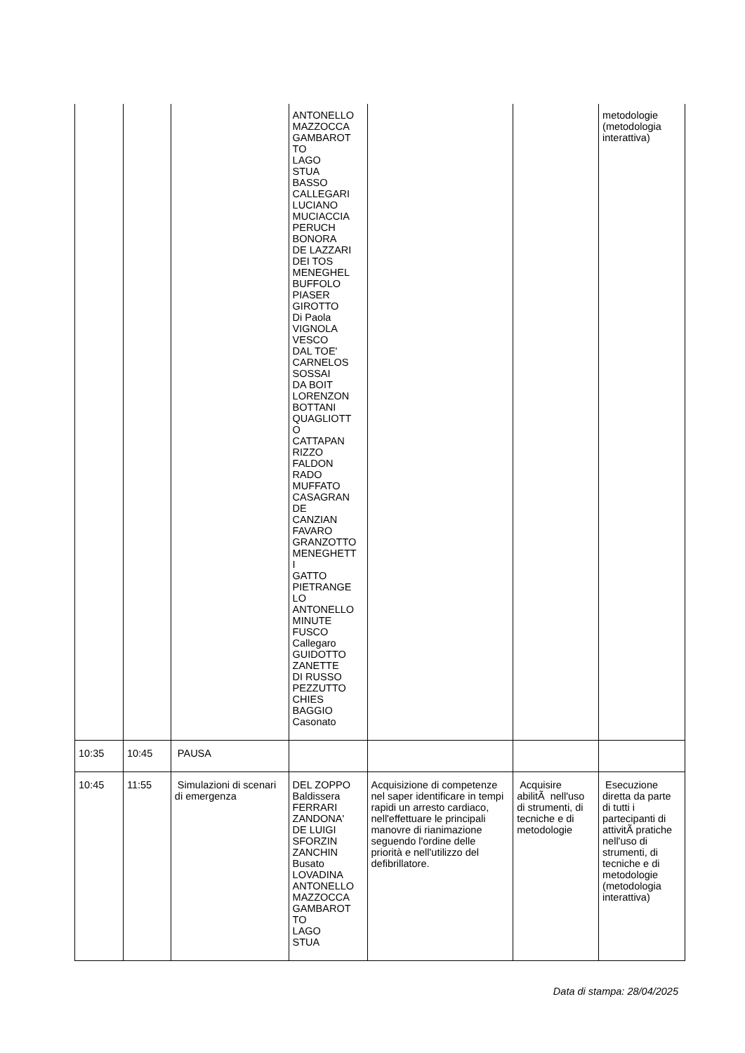| | | | ANTONELLO MAZZOCCA GAMBAROT TO LAGO STUA BASSO CALLEGARI LUCIANO MUCIACCIA PERUCH BONORA DE LAZZARI DEI TOS MENEGHEL BUFFOLO PIASER GIROTTO Di Paola VIGNOLA VESCO DAL TOE' CARNELOS SOSSAI DA BOIT LORENZON BOTTANI QUAGLIOTT O CATTAPAN RIZZO FALDON RADO MUFFATO CASAGRAN DE CANZIAN FAVARO GRANZOTTO MENEGHETT I GATTO PIETRANGE LO ANTONELLO MINUTE FUSCO Callegaro GUIDOTTO ZANETTE DI RUSSO PEZZUTTO CHIES BAGGIO Casonato | | | metodologie (metodologia interattiva) |
| 10:35 | 10:45 | PAUSA | | | | |
| 10:45 | 11:55 | Simulazioni di scenari di emergenza | DEL ZOPPO Baldissera FERRARI ZANDONA' DE LUIGI SFORZIN ZANCHIN Busato LOVADINA ANTONELLO MAZZOCCA GAMBAROT TO LAGO STUA | Acquisizione di competenze nel saper identificare in tempi rapidi un arresto cardiaco, nell'effettuare le principali manovre di rianimazione seguendo l'ordine delle priorità e nell'utilizzo del defibrillatore. | Acquisire abilitÃ nell'uso di strumenti, di tecniche e di metodologie | Esecuzione diretta da parte di tutti i partecipanti di attivitÃ pratiche nell'uso di strumenti, di tecniche e di metodologie (metodologia interattiva) |
Data di stampa: 28/04/2025